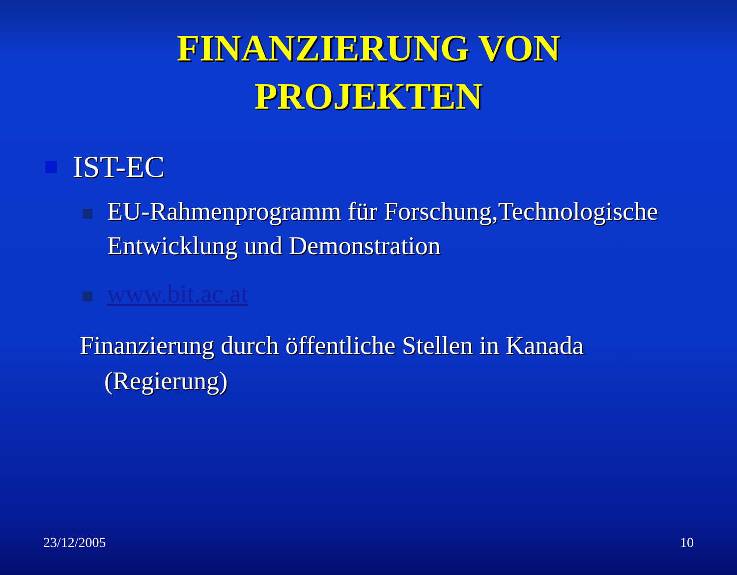FINANZIERUNG VON PROJEKTEN
IST-EC
EU-Rahmenprogramm für Forschung,Technologische Entwicklung und Demonstration
www.bit.ac.at
Finanzierung durch öffentliche Stellen in Kanada (Regierung)
23/12/2005 10